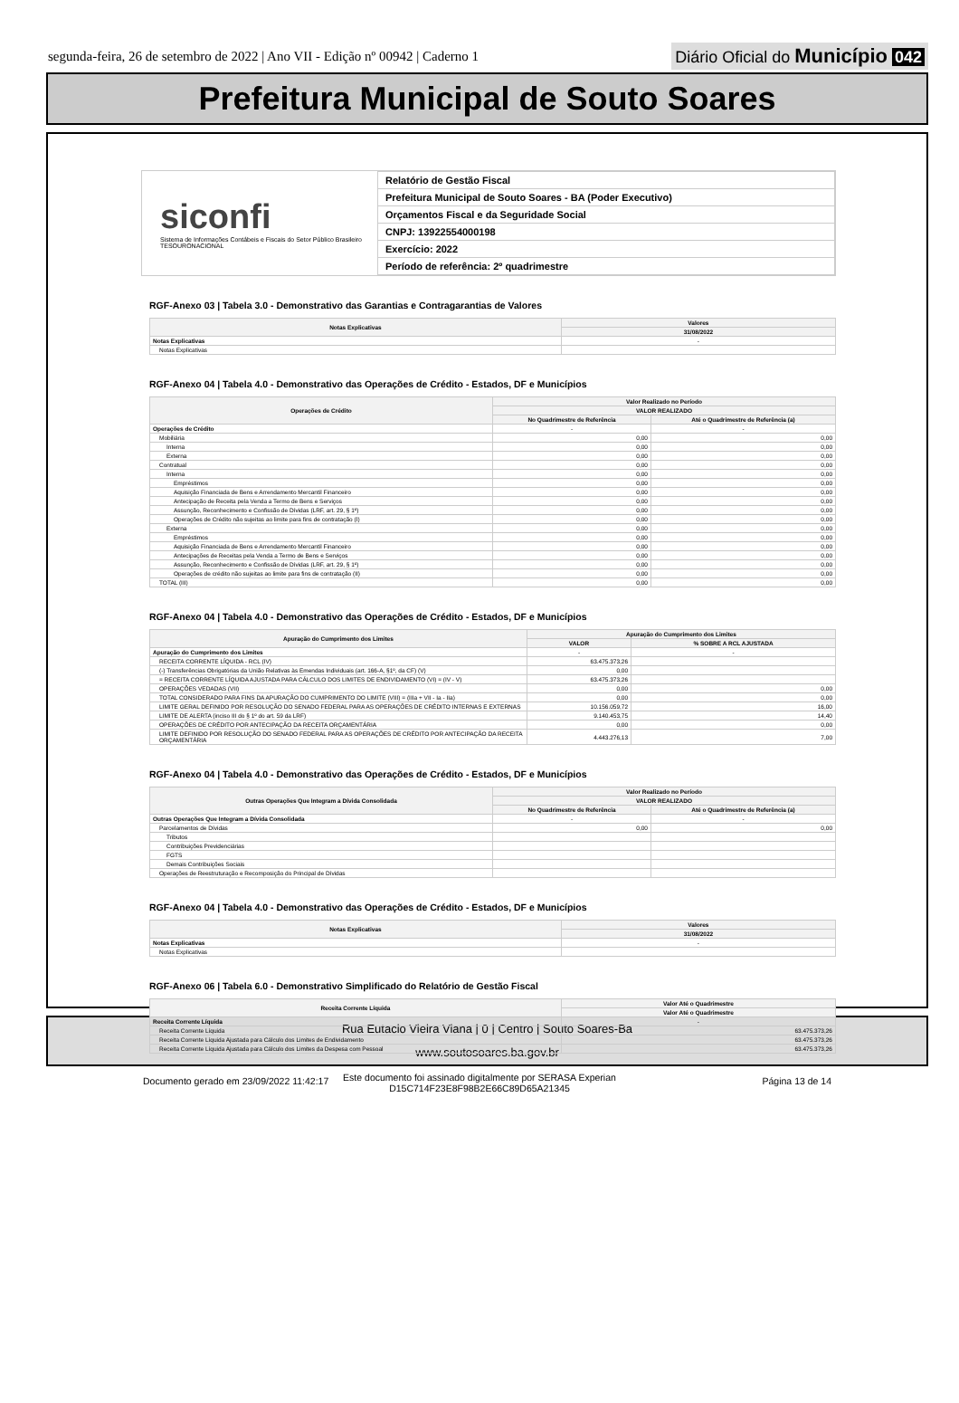segunda-feira, 26 de setembro de 2022 | Ano VII - Edição nº 00942 | Caderno 1
Diário Oficial do Município 042
Prefeitura Municipal de Souto Soares
siconfi
Sistema de Informações Contábeis e Fiscais do Setor Público Brasileiro
TESOURONACIONAL
| Relatório de Gestão Fiscal |
| Prefeitura Municipal de Souto Soares - BA (Poder Executivo) |
| Orçamentos Fiscal e da Seguridade Social |
| CNPJ: 13922554000198 |
| Exercício: 2022 |
| Período de referência: 2º quadrimestre |
RGF-Anexo 03 | Tabela 3.0 - Demonstrativo das Garantias e Contragarantias de Valores
| Notas Explicativas | Valores |
| --- | --- |
| | 31/08/2022 |
| Notas Explicativas | - |
| Notas Explicativas | |
RGF-Anexo 04 | Tabela 4.0 - Demonstrativo das Operações de Crédito - Estados, DF e Municípios
| Operações de Crédito | Valor Realizado no Período | |
| --- | --- | --- |
| | VALOR REALIZADO | |
| | No Quadrimestre de Referência | Até o Quadrimestre de Referência (a) |
| Operações de Crédito | - | - |
| Mobiliária | 0,00 | 0,00 |
| Interna | 0,00 | 0,00 |
| Externa | 0,00 | 0,00 |
| Contratual | 0,00 | 0,00 |
| Interna | 0,00 | 0,00 |
| Empréstimos | 0,00 | 0,00 |
| Aquisição Financiada de Bens e Arrendamento Mercantil Financeiro | 0,00 | 0,00 |
| Antecipação de Receita pela Venda a Termo de Bens e Serviços | 0,00 | 0,00 |
| Assunção, Reconhecimento e Confissão de Dívidas (LRF, art. 29, § 1º) | 0,00 | 0,00 |
| Operações de Crédito não sujeitas ao limite para fins de contratação (I) | 0,00 | 0,00 |
| Externa | 0,00 | 0,00 |
| Empréstimos | 0,00 | 0,00 |
| Aquisição Financiada de Bens e Arrendamento Mercantil Financeiro | 0,00 | 0,00 |
| Antecipações de Receitas pela Venda a Termo de Bens e Serviços | 0,00 | 0,00 |
| Assunção, Reconhecimento e Confissão de Dívidas (LRF, art. 29, § 1º) | 0,00 | 0,00 |
| Operações de crédito não sujeitas ao limite para fins de contratação (II) | 0,00 | 0,00 |
| TOTAL (III) | 0,00 | 0,00 |
RGF-Anexo 04 | Tabela 4.0 - Demonstrativo das Operações de Crédito - Estados, DF e Municípios
| Apuração do Cumprimento dos Limites | Apuração do Cumprimento dos Limites | |
| --- | --- | --- |
| | VALOR | % SOBRE A RCL AJUSTADA |
| Apuração do Cumprimento dos Limites | - | - |
| RECEITA CORRENTE LÍQUIDA - RCL (IV) | 63.475.373,26 | |
| (-) Transferências Obrigatórias da União Relativas às Emendas Individuais (art. 166-A, §1º, da CF) (V) | 0,00 | |
| = RECEITA CORRENTE LÍQUIDA AJUSTADA PARA CÁLCULO DOS LIMITES DE ENDIVIDAMENTO (VI) = (IV - V) | 63.475.373,26 | |
| OPERAÇÕES VEDADAS (VII) | 0,00 | 0,00 |
| TOTAL CONSIDERADO PARA FINS DA APURAÇÃO DO CUMPRIMENTO DO LIMITE (VIII) = (IIIa + VII - Ia - IIa) | 0,00 | 0,00 |
| LIMITE GERAL DEFINIDO POR RESOLUÇÃO DO SENADO FEDERAL PARA AS OPERAÇÕES DE CRÉDITO INTERNAS E EXTERNAS | 10.156.059,72 | 16,00 |
| LIMITE DE ALERTA (inciso III do § 1º do art. 59 da LRF) | 9.140.453,75 | 14,40 |
| OPERAÇÕES DE CRÉDITO POR ANTECIPAÇÃO DA RECEITA ORÇAMENTÁRIA | 0,00 | 0,00 |
| LIMITE DEFINIDO POR RESOLUÇÃO DO SENADO FEDERAL PARA AS OPERAÇÕES DE CRÉDITO POR ANTECIPAÇÃO DA RECEITA ORÇAMENTÁRIA | 4.443.276,13 | 7,00 |
RGF-Anexo 04 | Tabela 4.0 - Demonstrativo das Operações de Crédito - Estados, DF e Municípios
| Outras Operações Que Integram a Dívida Consolidada | Valor Realizado no Período | |
| --- | --- | --- |
| | VALOR REALIZADO | |
| | No Quadrimestre de Referência | Até o Quadrimestre de Referência (a) |
| Outras Operações Que Integram a Dívida Consolidada | - | - |
| Parcelamentos de Dívidas | 0,00 | 0,00 |
| Tributos | | |
| Contribuições Previdenciárias | | |
| FGTS | | |
| Demais Contribuições Sociais | | |
| Operações de Reestruturação e Recomposição do Principal de Dívidas | | |
RGF-Anexo 04 | Tabela 4.0 - Demonstrativo das Operações de Crédito - Estados, DF e Municípios
| Notas Explicativas | Valores |
| --- | --- |
| | 31/08/2022 |
| Notas Explicativas | - |
| Notas Explicativas | |
RGF-Anexo 06 | Tabela 6.0 - Demonstrativo Simplificado do Relatório de Gestão Fiscal
| Receita Corrente Líquida | Valor Até o Quadrimestre |
| --- | --- |
| | Valor Até o Quadrimestre |
| Receita Corrente Líquida | - |
| Receita Corrente Líquida | 63.475.373,26 |
| Receita Corrente Líquida Ajustada para Cálculo dos Limites de Endividamento | 63.475.373,26 |
| Receita Corrente Líquida Ajustada para Cálculo dos Limites da Despesa com Pessoal | 63.475.373,26 |
Documento gerado em 23/09/2022 11:42:17 Página 13 de 14
Rua Eutacio Vieira Viana | 0 | Centro | Souto Soares-Ba
www.soutosoares.ba.gov.br
Este documento foi assinado digitalmente por SERASA Experian
D15C714F23E8F98B2E66C89D65A21345